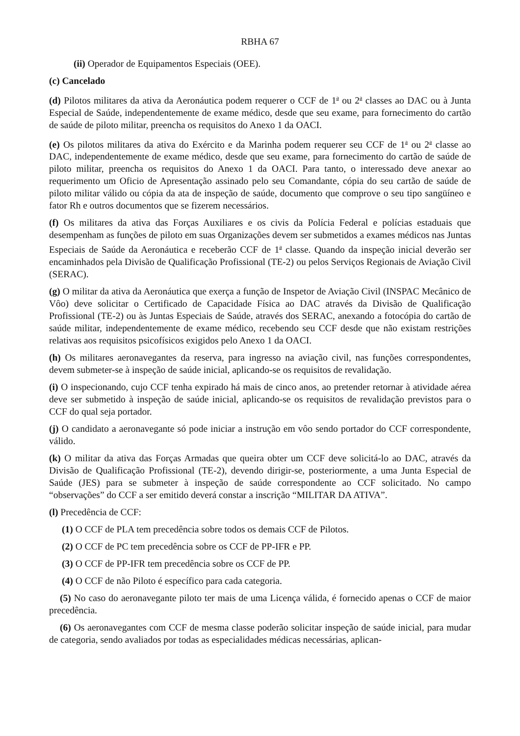RBHA 67
(ii) Operador de Equipamentos Especiais (OEE).
(c) Cancelado
(d) Pilotos militares da ativa da Aeronáutica podem requerer o CCF de 1<sup>a</sup> ou 2<sup>a</sup> classes ao DAC ou à Junta Especial de Saúde, independentemente de exame médico, desde que seu exame, para fornecimento do cartão de saúde de piloto militar, preencha os requisitos do Anexo 1 da OACI.
(e) Os pilotos militares da ativa do Exército e da Marinha podem requerer seu CCF de 1<sup>a</sup> ou 2<sup>a</sup> classe ao DAC, independentemente de exame médico, desde que seu exame, para fornecimento do cartão de saúde de piloto militar, preencha os requisitos do Anexo 1 da OACI. Para tanto, o interessado deve anexar ao requerimento um Oficio de Apresentação assinado pelo seu Comandante, cópia do seu cartão de saúde de piloto militar válido ou cópia da ata de inspeção de saúde, documento que comprove o seu tipo sangüíneo e fator Rh e outros documentos que se fizerem necessários.
(f) Os militares da ativa das Forças Auxiliares e os civis da Polícia Federal e polícias estaduais que desempenham as funções de piloto em suas Organizações devem ser submetidos a exames médicos nas Juntas Especiais de Saúde da Aeronáutica e receberão CCF de 1<sup>a</sup> classe. Quando da inspeção inicial deverão ser encaminhados pela Divisão de Qualificação Profissional (TE-2) ou pelos Serviços Regionais de Aviação Civil (SERAC).
(g) O militar da ativa da Aeronáutica que exerça a função de Inspetor de Aviação Civil (INSPAC Mecânico de Vôo) deve solicitar o Certificado de Capacidade Física ao DAC através da Divisão de Qualificação Profissional (TE-2) ou às Juntas Especiais de Saúde, através dos SERAC, anexando a fotocópia do cartão de saúde militar, independentemente de exame médico, recebendo seu CCF desde que não existam restrições relativas aos requisitos psicofísicos exigidos pelo Anexo 1 da OACI.
(h) Os militares aeronavegantes da reserva, para ingresso na aviação civil, nas funções correspondentes, devem submeter-se à inspeção de saúde inicial, aplicando-se os requisitos de revalidação.
(i) O inspecionando, cujo CCF tenha expirado há mais de cinco anos, ao pretender retornar à atividade aérea deve ser submetido à inspeção de saúde inicial, aplicando-se os requisitos de revalidação previstos para o CCF do qual seja portador.
(j) O candidato a aeronavegante só pode iniciar a instrução em vôo sendo portador do CCF correspondente, válido.
(k) O militar da ativa das Forças Armadas que queira obter um CCF deve solicitá-lo ao DAC, através da Divisão de Qualificação Profissional (TE-2), devendo dirigir-se, posteriormente, a uma Junta Especial de Saúde (JES) para se submeter à inspeção de saúde correspondente ao CCF solicitado. No campo “observações” do CCF a ser emitido deverá constar a inscrição “MILITAR DA ATIVA”.
(l) Precedência de CCF:
(1) O CCF de PLA tem precedência sobre todos os demais CCF de Pilotos.
(2) O CCF de PC tem precedência sobre os CCF de PP-IFR e PP.
(3) O CCF de PP-IFR tem precedência sobre os CCF de PP.
(4) O CCF de não Piloto é específico para cada categoria.
(5) No caso do aeronavegante piloto ter mais de uma Licença válida, é fornecido apenas o CCF de maior precedência.
(6) Os aeronavegantes com CCF de mesma classe poderão solicitar inspeção de saúde inicial, para mudar de categoria, sendo avaliados por todas as especialidades médicas necessárias, aplican-